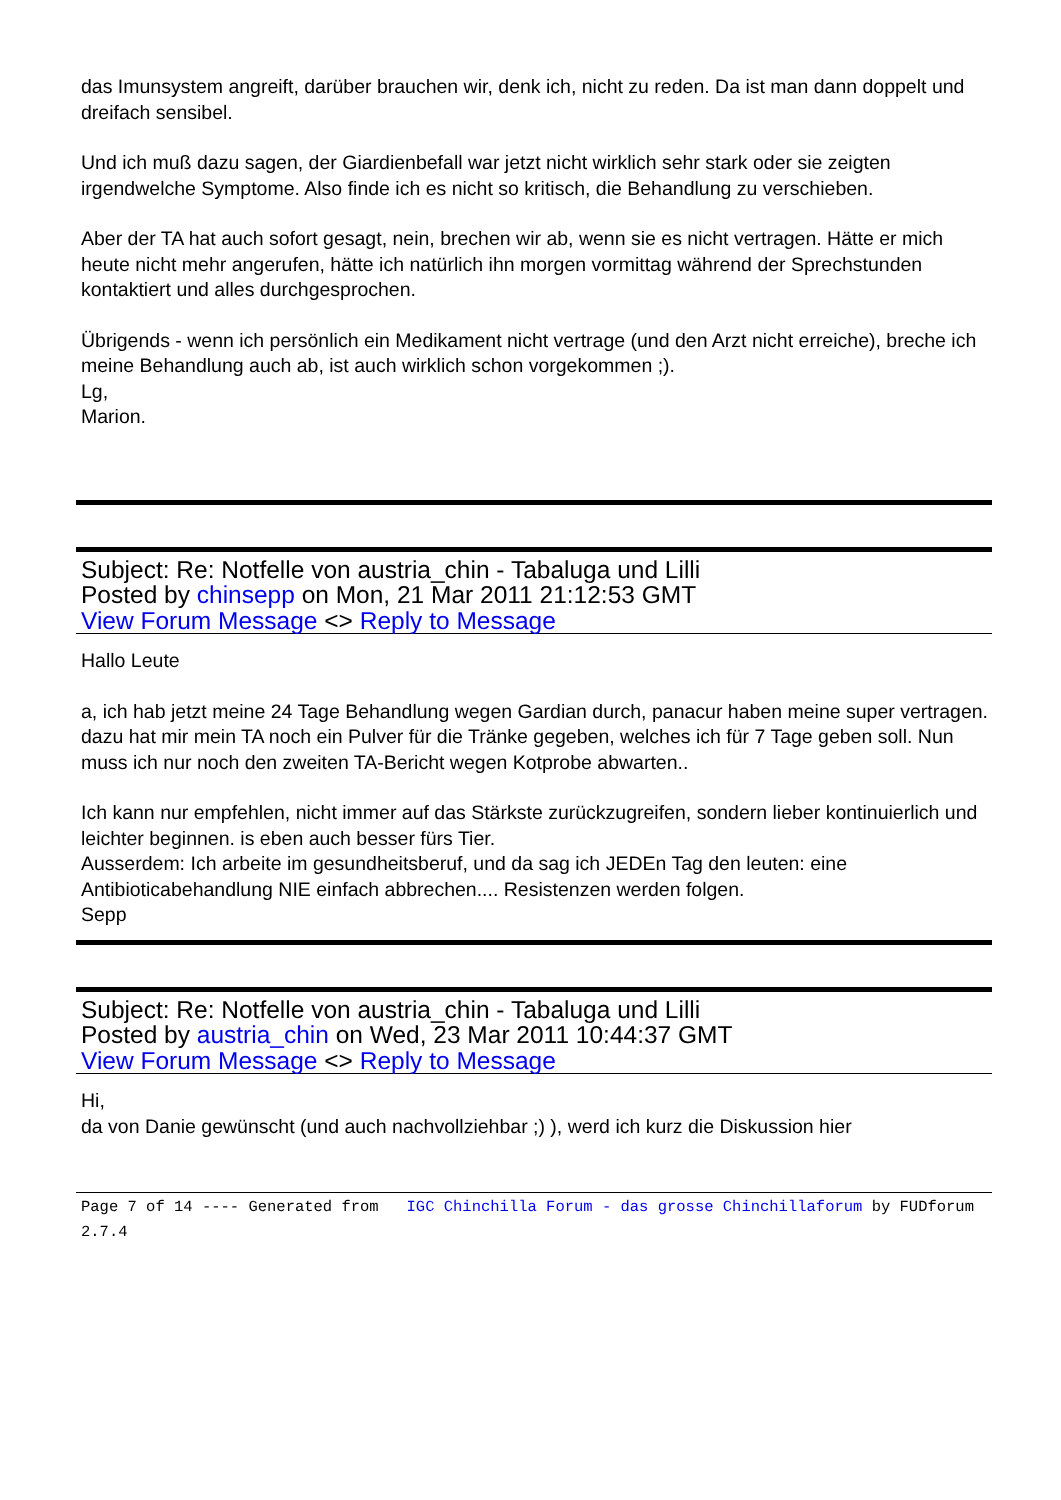das Imunsystem angreift, darüber brauchen wir, denk ich, nicht zu reden. Da ist man dann doppelt und dreifach sensibel.
Und ich muß dazu sagen, der Giardienbefall war jetzt nicht wirklich sehr stark oder sie zeigten irgendwelche Symptome. Also finde ich es nicht so kritisch, die Behandlung zu verschieben.
Aber der TA hat auch sofort gesagt, nein, brechen wir ab, wenn sie es nicht vertragen. Hätte er mich heute nicht mehr angerufen, hätte ich natürlich ihn morgen vormittag während der Sprechstunden kontaktiert und alles durchgesprochen.
Übrigends - wenn ich persönlich ein Medikament nicht vertrage (und den Arzt nicht erreiche), breche ich meine Behandlung auch ab, ist auch wirklich schon vorgekommen ;).
Lg,
Marion.
Subject: Re: Notfelle von austria_chin - Tabaluga und Lilli
Posted by chinsepp on Mon, 21 Mar 2011 21:12:53 GMT
View Forum Message <> Reply to Message
Hallo Leute
a, ich hab jetzt meine 24 Tage Behandlung wegen Gardian durch, panacur haben meine super vertragen. dazu hat mir mein TA noch ein Pulver für die Tränke gegeben, welches ich für 7 Tage geben soll. Nun muss ich nur noch den zweiten TA-Bericht wegen Kotprobe abwarten..
Ich kann nur empfehlen, nicht immer auf das Stärkste zurückzugreifen, sondern lieber kontinuierlich und leichter beginnen. is eben auch besser fürs Tier.
Ausserdem: Ich arbeite im gesundheitsberuf, und da sag ich JEDEn Tag den leuten: eine Antibioticabehandlung NIE einfach abbrechen.... Resistenzen werden folgen.
Sepp
Subject: Re: Notfelle von austria_chin - Tabaluga und Lilli
Posted by austria_chin on Wed, 23 Mar 2011 10:44:37 GMT
View Forum Message <> Reply to Message
Hi,
da von Danie gewünscht (und auch nachvollziehbar ;) ), werd ich kurz die Diskussion hier
Page 7 of 14 ---- Generated from IGC Chinchilla Forum - das grosse Chinchillaforum by FUDforum 2.7.4